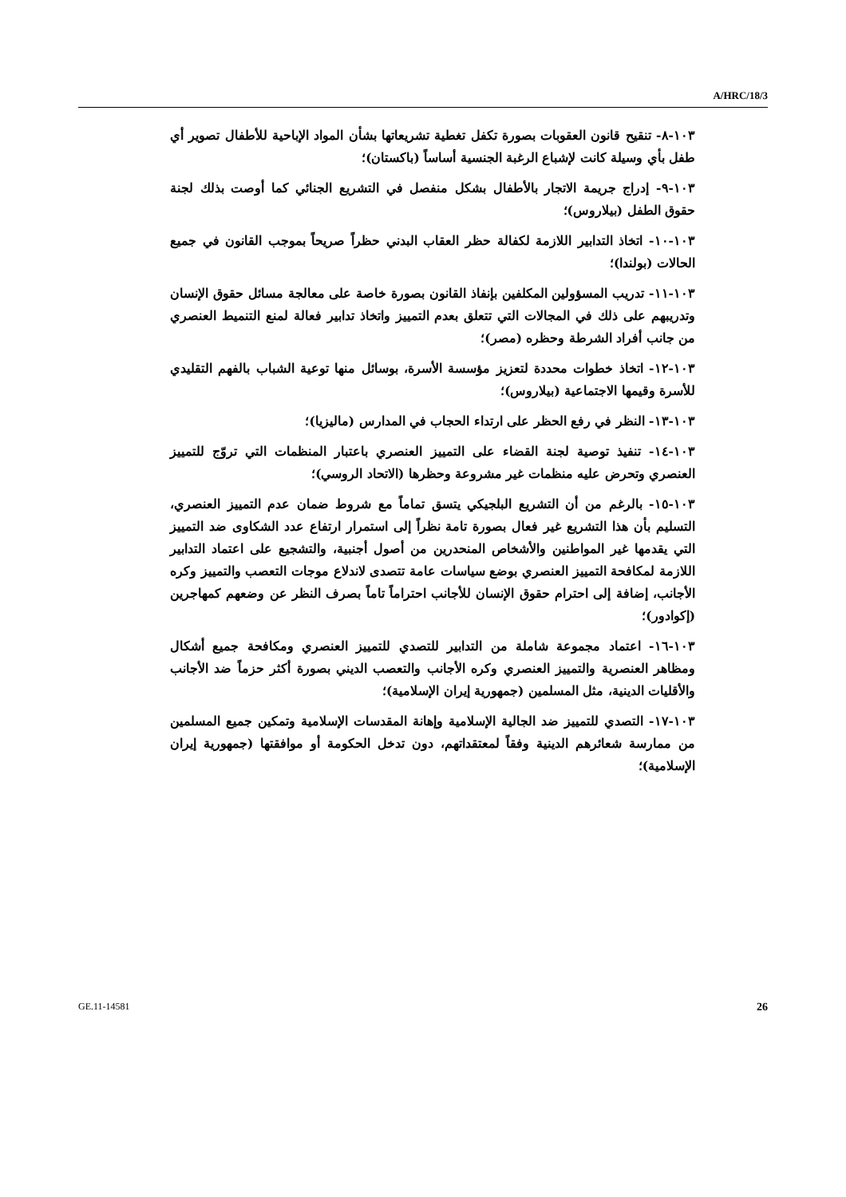A/HRC/18/3
١٠٣-٨- تنقيح قانون العقوبات بصورة تكفل تغطية تشريعاتها بشأن المواد الإباحية للأطفال تصوير أي طفل بأي وسيلة كانت لإشباع الرغبة الجنسية أساساً (باكستان)؛
١٠٣-٩- إدراج جريمة الاتجار بالأطفال بشكل منفصل في التشريع الجنائي كما أوصت بذلك لجنة حقوق الطفل (بيلاروس)؛
١٠٣-١٠- اتخاذ التدابير اللازمة لكفالة حظر العقاب البدني حظراً صريحاً بموجب القانون في جميع الحالات (بولندا)؛
١٠٣-١١- تدريب المسؤولين المكلفين بإنفاذ القانون بصورة خاصة على معالجة مسائل حقوق الإنسان وتدريبهم على ذلك في المجالات التي تتعلق بعدم التمييز واتخاذ تدابير فعالة لمنع التنميط العنصري من جانب أفراد الشرطة وحظره (مصر)؛
١٠٣-١٢- اتخاذ خطوات محددة لتعزيز مؤسسة الأسرة، بوسائل منها توعية الشباب بالفهم التقليدي للأسرة وقيمها الاجتماعية (بيلاروس)؛
١٠٣-١٣- النظر في رفع الحظر على ارتداء الحجاب في المدارس (ماليزيا)؛
١٠٣-١٤- تنفيذ توصية لجنة القضاء على التمييز العنصري باعتبار المنظمات التي تروّج للتمييز العنصري وتحرض عليه منظمات غير مشروعة وحظرها (الاتحاد الروسي)؛
١٠٣-١٥- بالرغم من أن التشريع البلجيكي يتسق تماماً مع شروط ضمان عدم التمييز العنصري، التسليم بأن هذا التشريع غير فعال بصورة تامة نظراً إلى استمرار ارتفاع عدد الشكاوى ضد التمييز التي يقدمها غير المواطنين والأشخاص المنحدرين من أصول أجنبية، والتشجيع على اعتماد التدابير اللازمة لمكافحة التمييز العنصري بوضع سياسات عامة تتصدى لاندلاع موجات التعصب والتمييز وكره الأجانب، إضافة إلى احترام حقوق الإنسان للأجانب احتراماً تاماً بصرف النظر عن وضعهم كمهاجرين (إكوادور)؛
١٠٣-١٦- اعتماد مجموعة شاملة من التدابير للتصدي للتمييز العنصري ومكافحة جميع أشكال ومظاهر العنصرية والتمييز العنصري وكره الأجانب والتعصب الديني بصورة أكثر حزماً ضد الأجانب والأقليات الدينية، مثل المسلمين (جمهورية إيران الإسلامية)؛
١٠٣-١٧- التصدي للتمييز ضد الجالية الإسلامية وإهانة المقدسات الإسلامية وتمكين جميع المسلمين من ممارسة شعائرهم الدينية وفقاً لمعتقداتهم، دون تدخل الحكومة أو موافقتها (جمهورية إيران الإسلامية)؛
GE.11-14581 26